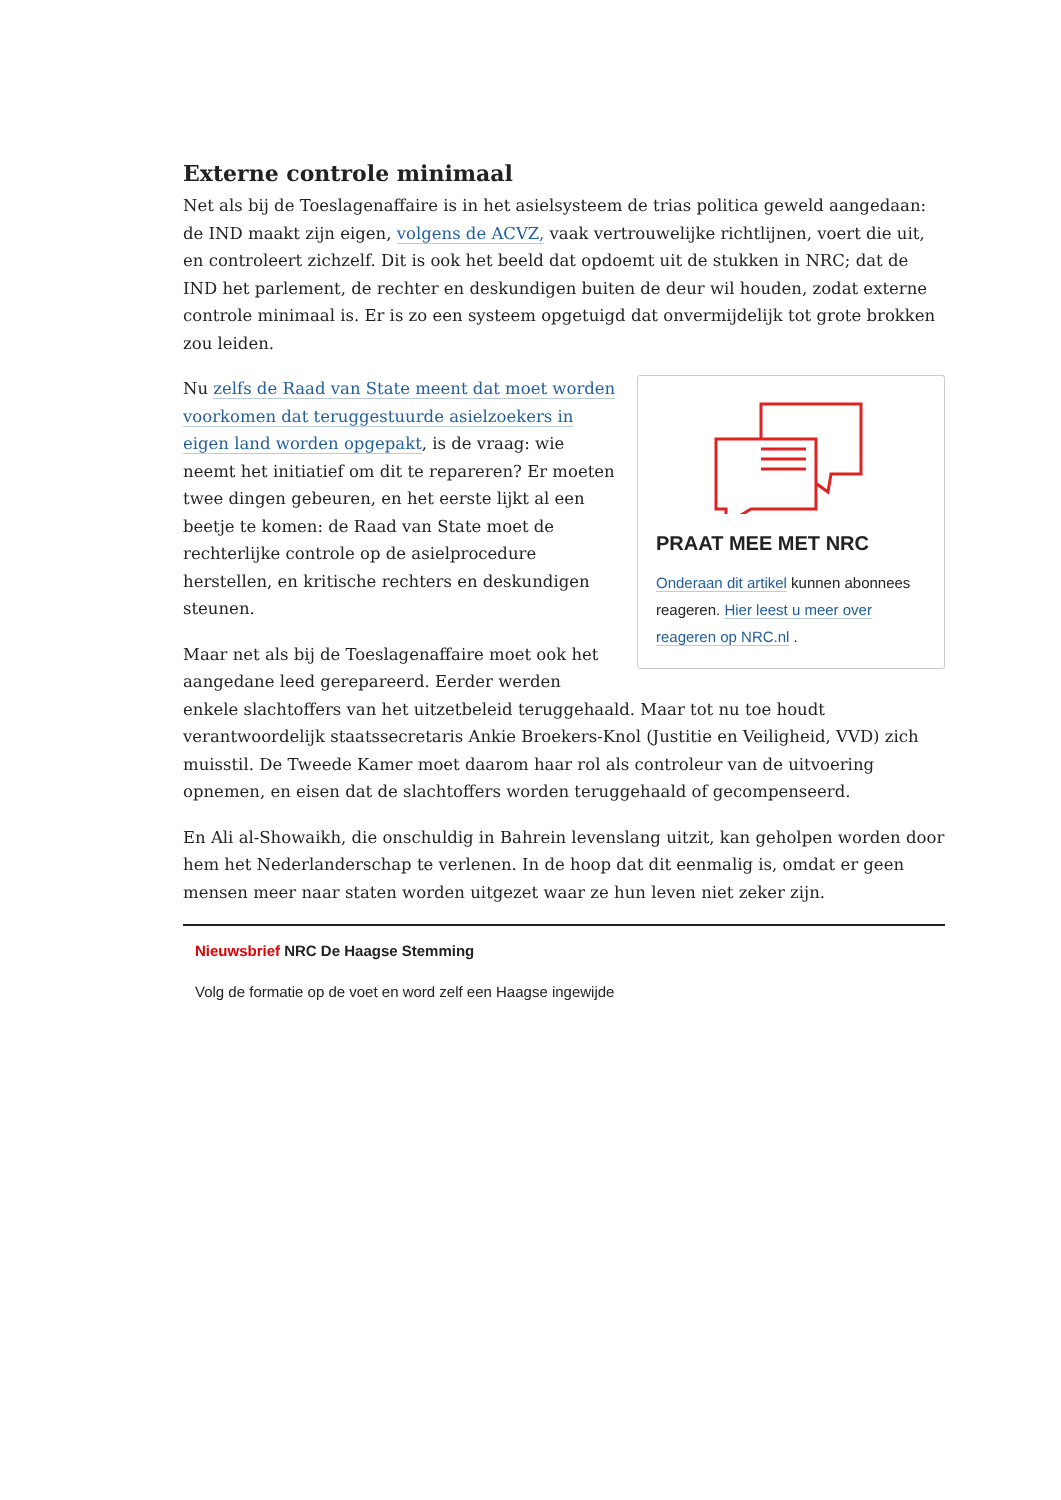Externe controle minimaal
Net als bij de Toeslagenaffaire is in het asielsysteem de trias politica geweld aangedaan: de IND maakt zijn eigen, volgens de ACVZ, vaak vertrouwelijke richtlijnen, voert die uit, en controleert zichzelf. Dit is ook het beeld dat opdoemt uit de stukken in NRC; dat de IND het parlement, de rechter en deskundigen buiten de deur wil houden, zodat externe controle minimaal is. Er is zo een systeem opgetuigd dat onvermijdelijk tot grote brokken zou leiden.
PRAAT MEE MET NRC
Onderaan dit artikel kunnen abonnees reageren. Hier leest u meer over reageren op NRC.nl .
Nu zelfs de Raad van State meent dat moet worden voorkomen dat teruggestuurde asielzoekers in eigen land worden opgepakt, is de vraag: wie neemt het initiatief om dit te repareren? Er moeten twee dingen gebeuren, en het eerste lijkt al een beetje te komen: de Raad van State moet de rechterlijke controle op de asielprocedure herstellen, en kritische rechters en deskundigen steunen.
Maar net als bij de Toeslagenaffaire moet ook het aangedane leed gerepareerd. Eerder werden enkele slachtoffers van het uitzetbeleid teruggehaald. Maar tot nu toe houdt verantwoordelijk staatssecretaris Ankie Broekers-Knol (Justitie en Veiligheid, VVD) zich muisstil. De Tweede Kamer moet daarom haar rol als controleur van de uitvoering opnemen, en eisen dat de slachtoffers worden teruggehaald of gecompenseerd.
En Ali al-Showaikh, die onschuldig in Bahrein levenslang uitzit, kan geholpen worden door hem het Nederlanderschap te verlenen. In de hoop dat dit eenmalig is, omdat er geen mensen meer naar staten worden uitgezet waar ze hun leven niet zeker zijn.
Nieuwsbrief NRC De Haagse Stemming
Volg de formatie op de voet en word zelf een Haagse ingewijde